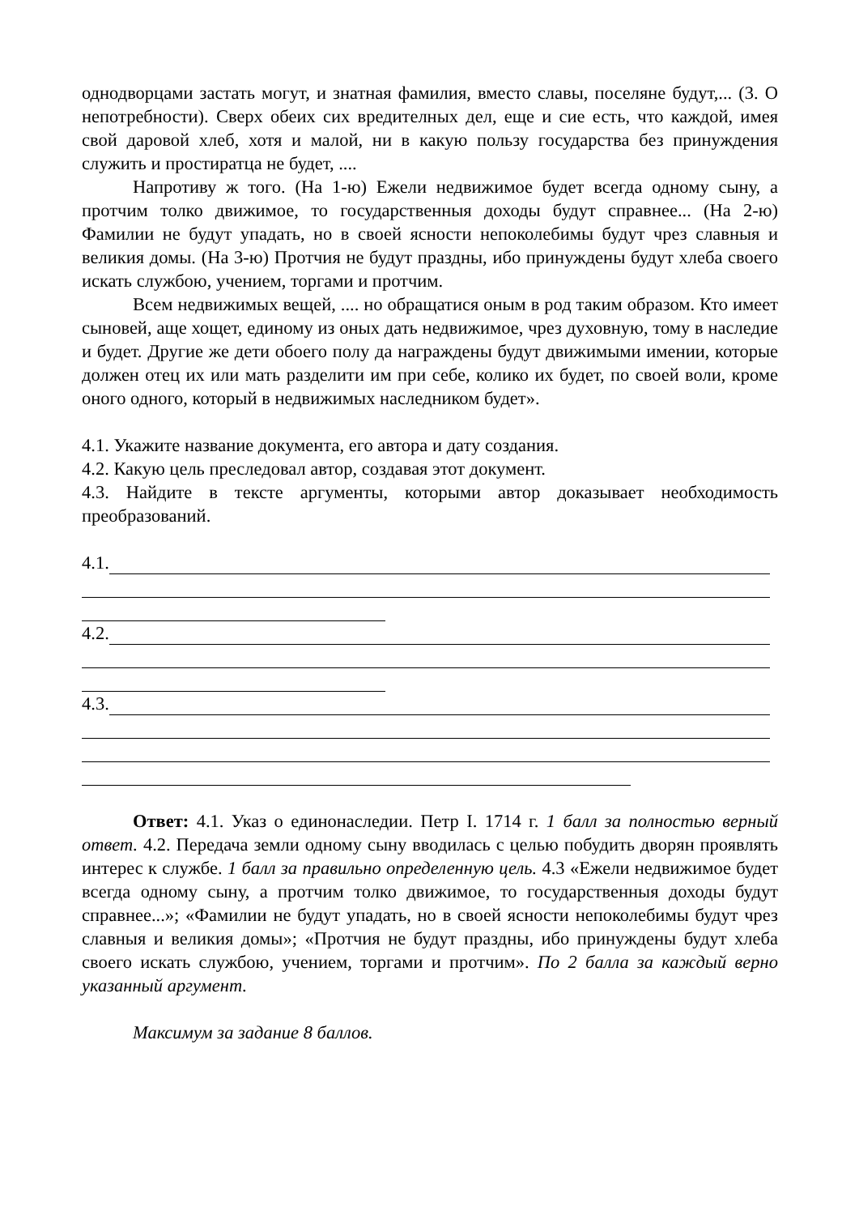однодворцами застать могут, и знатная фамилия, вместо славы, поселяне будут,... (3. О непотребности). Сверх обеих сих вредителных дел, еще и сие есть, что каждой, имея свой даровой хлеб, хотя и малой, ни в какую пользу государства без принуждения служить и простиратца не будет, ....
Напротиву ж того. (На 1-ю) Ежели недвижимое будет всегда одному сыну, а протчим толко движимое, то государственныя доходы будут справнее... (На 2-ю) Фамилии не будут упадать, но в своей ясности непоколебимы будут чрез славныя и великия домы. (На 3-ю) Протчия не будут праздны, ибо принуждены будут хлеба своего искать службою, учением, торгами и протчим.
Всем недвижимых вещей, .... но обращатися оным в род таким образом. Кто имеет сыновей, аще хощет, единому из оных дать недвижимое, чрез духовную, тому в наследие и будет. Другие же дети обоего полу да награждены будут движимыми имении, которые должен отец их или мать разделити им при себе, колико их будет, по своей воли, кроме оного одного, который в недвижимых наследником будет».
4.1. Укажите название документа, его автора и дату создания.
4.2. Какую цель преследовал автор, создавая этот документ.
4.3. Найдите в тексте аргументы, которыми автор доказывает необходимость преобразований.
4.1.
4.2.
4.3.
Ответ: 4.1. Указ о единонаследии. Петр I. 1714 г. 1 балл за полностью верный ответ. 4.2. Передача земли одному сыну вводилась с целью побудить дворян проявлять интерес к службе. 1 балл за правильно определенную цель. 4.3 «Ежели недвижимое будет всегда одному сыну, а протчим толко движимое, то государственныя доходы будут справнее...»; «Фамилии не будут упадать, но в своей ясности непоколебимы будут чрез славныя и великия домы»; «Протчия не будут праздны, ибо принуждены будут хлеба своего искать службою, учением, торгами и протчим». По 2 балла за каждый верно указанный аргумент.
Максимум за задание 8 баллов.